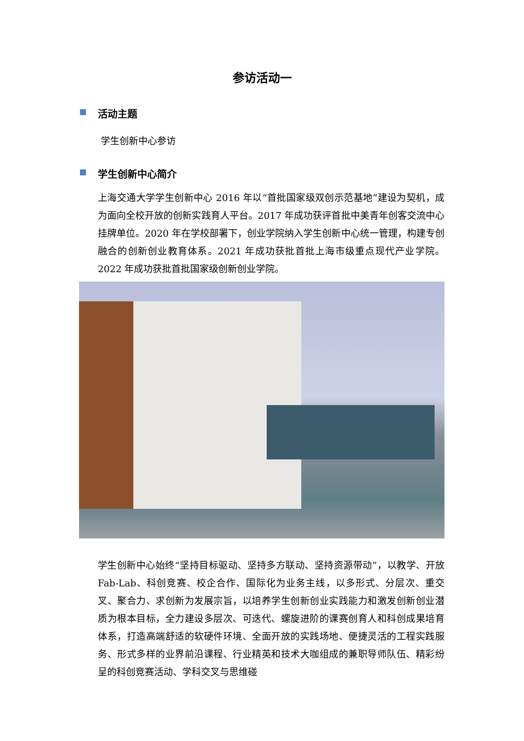参访活动一
活动主题
学生创新中心参访
学生创新中心简介
上海交通大学学生创新中心 2016 年以“首批国家级双创示范基地”建设为契机，成为面向全校开放的创新实践育人平台。2017 年成功获评首批中美青年创客交流中心挂牌单位。2020 年在学校部署下，创业学院纳入学生创新中心统一管理，构建专创融合的创新创业教育体系。2021 年成功获批首批上海市级重点现代产业学院。 2022 年成功获批首批国家级创新创业学院。
学生创新中心始终“坚持目标驱动、坚持多方联动、坚持资源带动”，以教学、开放 Fab-Lab、科创竞赛、校企合作、国际化为业务主线，以多形式、分层次、重交叉、聚合力、求创新为发展宗旨，以培养学生创新创业实践能力和激发创新创业潜质为根本目标，全力建设多层次、可迭代、螺旋进阶的课赛创育人和科创成果培育体系，打造高端舒适的软硬件环境、全面开放的实践场地、便捷灵活的工程实践服务、形式多样的业界前沿课程、行业精英和技术大咖组成的兼职导师队伍、精彩纷呈的科创竞赛活动、学科交叉与思维碰